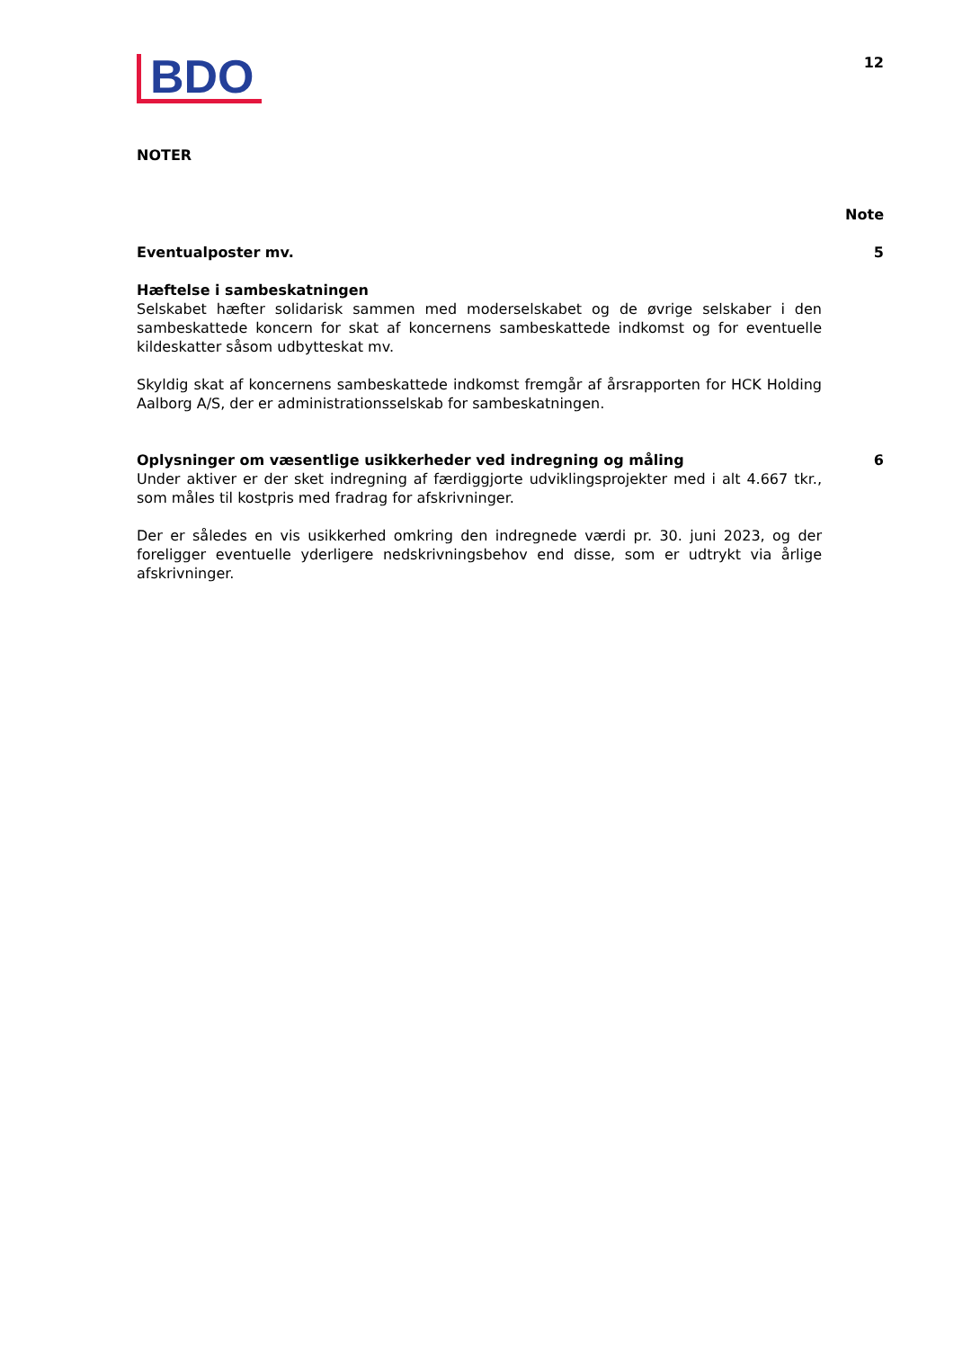BDO
12
NOTER
Note
Eventualposter mv. 5
Hæftelse i sambeskatningen
Selskabet hæfter solidarisk sammen med moderselskabet og de øvrige selskaber i den sambeskattede koncern for skat af koncernens sambeskattede indkomst og for eventuelle kildeskatter såsom udbytteskat mv.
Skyldig skat af koncernens sambeskattede indkomst fremgår af årsrapporten for HCK Holding Aalborg A/S, der er administrationsselskab for sambeskatningen.
Oplysninger om væsentlige usikkerheder ved indregning og måling
6
Under aktiver er der sket indregning af færdiggjorte udviklingsprojekter med i alt 4.667 tkr., som måles til kostpris med fradrag for afskrivninger.
Der er således en vis usikkerhed omkring den indregnede værdi pr. 30. juni 2023, og der foreligger eventuelle yderligere nedskrivningsbehov end disse, som er udtrykt via årlige afskrivninger.